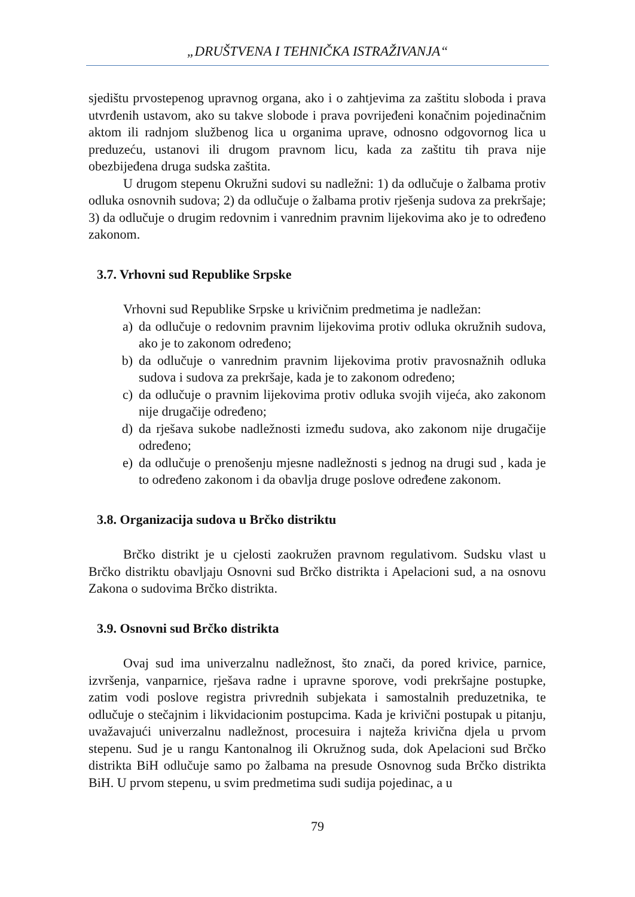„DRUŠTVENA I TEHNIČKA ISTRAŽIVANJA“
sjedištu prvostepenog upravnog organa, ako i o zahtjevima za zaštitu sloboda i prava utvrđenih ustavom, ako su takve slobode i prava povrijeđeni konačnim pojedinačnim aktom ili radnjom službenog lica u organima uprave, odnosno odgovornog lica u preduzeću, ustanovi ili drugom pravnom licu, kada za zaštitu tih prava nije obezbijeđena druga sudska zaštita.
U drugom stepenu Okružni sudovi su nadležni: 1) da odlučuje o žalbama protiv odluka osnovnih sudova; 2) da odlučuje o žalbama protiv rješenja sudova za prekršaje; 3) da odlučuje o drugim redovnim i vanrednim pravnim lijekovima ako je to određeno zakonom.
3.7. Vrhovni sud Republike Srpske
Vrhovni sud Republike Srpske u krivičnim predmetima je nadležan:
a) da odlučuje o redovnim pravnim lijekovima protiv odluka okružnih sudova, ako je to zakonom određeno;
b) da odlučuje o vanrednim pravnim lijekovima protiv pravosnažnih odluka sudova i sudova za prekršaje, kada je to zakonom određeno;
c) da odlučuje o pravnim lijekovima protiv odluka svojih vijeća, ako zakonom nije drugačije određeno;
d) da rješava sukobe nadležnosti između sudova, ako zakonom nije drugačije određeno;
e) da odlučuje o prenošenju mjesne nadležnosti s jednog na drugi sud , kada je to određeno zakonom i da obavlja druge poslove određene zakonom.
3.8. Organizacija sudova u Brčko distriktu
Brčko distrikt je u cjelosti zaokružen pravnom regulativom. Sudsku vlast u Brčko distriktu obavljaju Osnovni sud Brčko distrikta i Apelacioni sud, a na osnovu Zakona o sudovima Brčko distrikta.
3.9. Osnovni sud Brčko distrikta
Ovaj sud ima univerzalnu nadležnost, što znači, da pored krivice, parnice, izvršenja, vanparnice, rješava radne i upravne sporove, vodi prekršajne postupke, zatim vodi poslove registra privrednih subjekata i samostalnih preduzetnika, te odlučuje o stečajnim i likvidacionim postupcima. Kada je krivični postupak u pitanju, uvažavajući univerzalnu nadležnost, procesuira i najteža krivična djela u prvom stepenu. Sud je u rangu Kantonalnog ili Okružnog suda, dok Apelacioni sud Brčko distrikta BiH odlučuje samo po žalbama na presude Osnovnog suda Brčko distrikta BiH. U prvom stepenu, u svim predmetima sudi sudija pojedinac, a u
79